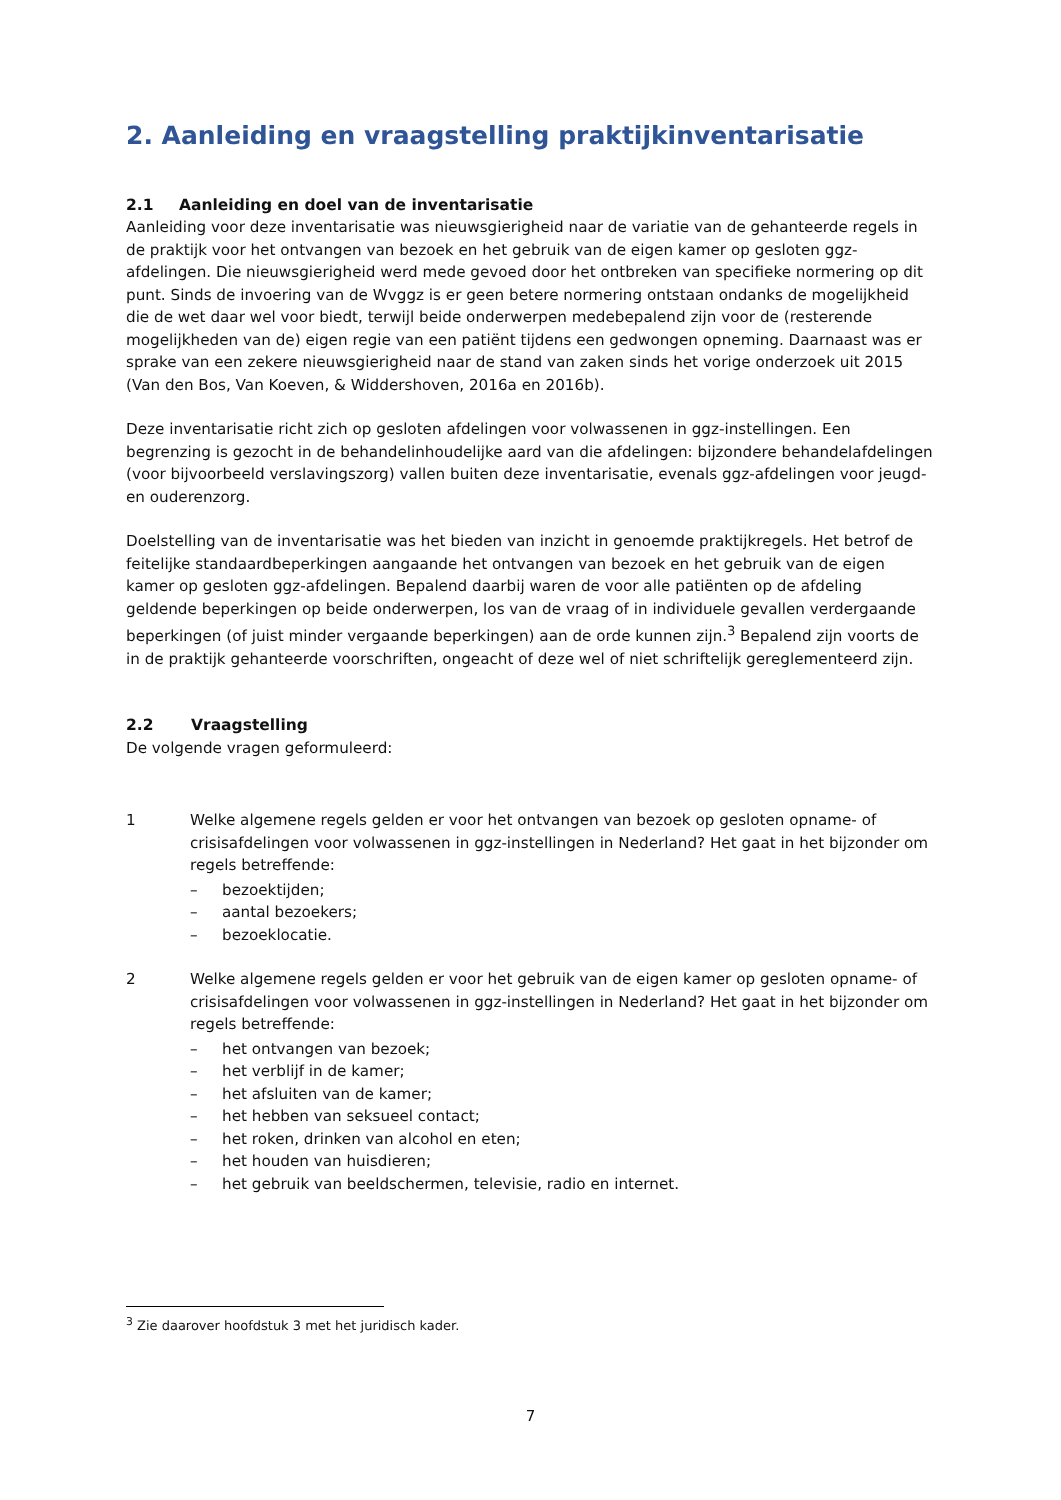2. Aanleiding en vraagstelling praktijkinventarisatie
2.1 Aanleiding en doel van de inventarisatie
Aanleiding voor deze inventarisatie was nieuwsgierigheid naar de variatie van de gehanteerde regels in de praktijk voor het ontvangen van bezoek en het gebruik van de eigen kamer op gesloten ggz-afdelingen. Die nieuwsgierigheid werd mede gevoed door het ontbreken van specifieke normering op dit punt. Sinds de invoering van de Wvggz is er geen betere normering ontstaan ondanks de mogelijkheid die de wet daar wel voor biedt, terwijl beide onderwerpen medebepalend zijn voor de (resterende mogelijkheden van de) eigen regie van een patiënt tijdens een gedwongen opneming. Daarnaast was er sprake van een zekere nieuwsgierigheid naar de stand van zaken sinds het vorige onderzoek uit 2015 (Van den Bos, Van Koeven, & Widdershoven, 2016a en 2016b).
Deze inventarisatie richt zich op gesloten afdelingen voor volwassenen in ggz-instellingen. Een begrenzing is gezocht in de behandelinhoudelijke aard van die afdelingen: bijzondere behandelafdelingen (voor bijvoorbeeld verslavingszorg) vallen buiten deze inventarisatie, evenals ggz-afdelingen voor jeugd- en ouderenzorg.
Doelstelling van de inventarisatie was het bieden van inzicht in genoemde praktijkregels. Het betrof de feitelijke standaardbeperkingen aangaande het ontvangen van bezoek en het gebruik van de eigen kamer op gesloten ggz-afdelingen. Bepalend daarbij waren de voor alle patiënten op de afdeling geldende beperkingen op beide onderwerpen, los van de vraag of in individuele gevallen verdergaande beperkingen (of juist minder vergaande beperkingen) aan de orde kunnen zijn.<sup>3</sup> Bepalend zijn voorts de in de praktijk gehanteerde voorschriften, ongeacht of deze wel of niet schriftelijk gereglementeerd zijn.
2.2 Vraagstelling
De volgende vragen geformuleerd:
1 Welke algemene regels gelden er voor het ontvangen van bezoek op gesloten opname- of crisisafdelingen voor volwassenen in ggz-instellingen in Nederland? Het gaat in het bijzonder om regels betreffende:
– bezoektijden;
– aantal bezoekers;
– bezoeklocatie.
2 Welke algemene regels gelden er voor het gebruik van de eigen kamer op gesloten opname- of crisisafdelingen voor volwassenen in ggz-instellingen in Nederland? Het gaat in het bijzonder om regels betreffende:
– het ontvangen van bezoek;
– het verblijf in de kamer;
– het afsluiten van de kamer;
– het hebben van seksueel contact;
– het roken, drinken van alcohol en eten;
– het houden van huisdieren;
– het gebruik van beeldschermen, televisie, radio en internet.
<sup>3</sup> Zie daarover hoofdstuk 3 met het juridisch kader.
7